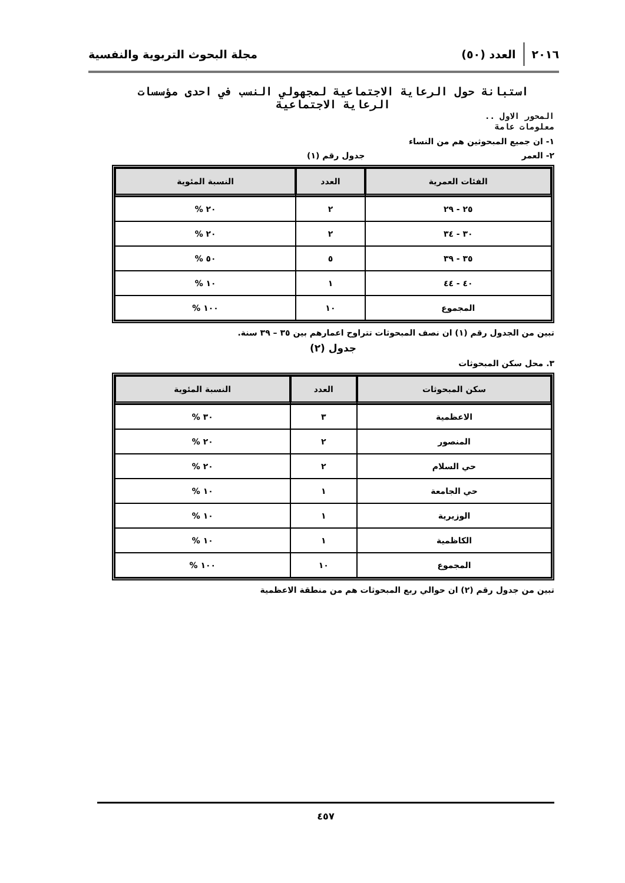٢٠١٦ العدد (٥٠) مجلة البحوث التربوية والنفسية
استبانة حول الرعاية الاجتماعية لمجهولي النسب في احدى مؤسسات الرعاية الاجتماعية
المحور الاول ..
معلومات عامة
١- ان جميع المبحوثين هم من النساء
٢- العمر جدول رقم (١)
| الفئات العمرية | العدد | النسبة المئوية |
| --- | --- | --- |
| ٢٥ - ٢٩ | ٢ | ٢٠ % |
| ٣٠ - ٣٤ | ٢ | ٢٠ % |
| ٣٥ - ٣٩ | ٥ | ٥٠ % |
| ٤٠ - ٤٤ | ١ | ١٠ % |
| المجموع | ١٠ | ١٠٠ % |
تبين من الجدول رقم (١) ان نصف المبحوثات تتراوح اعمارهم بين ٣٥ – ٣٩ سنة.
جدول (٢)
٣. محل سكن المبحوثات
| سكن المبحوثات | العدد | النسبة المئوية |
| --- | --- | --- |
| الاعظمية | ٣ | ٣٠ % |
| المنصور | ٢ | ٢٠ % |
| حي السلام | ٢ | ٢٠ % |
| حي الجامعة | ١ | ١٠ % |
| الوزيرية | ١ | ١٠ % |
| الكاظمية | ١ | ١٠ % |
| المجموع | ١٠ | ١٠٠ % |
تبين من جدول رقم (٢) ان حوالي ربع المبحوثات هم من منطقة الاعظمية
٤٥٧